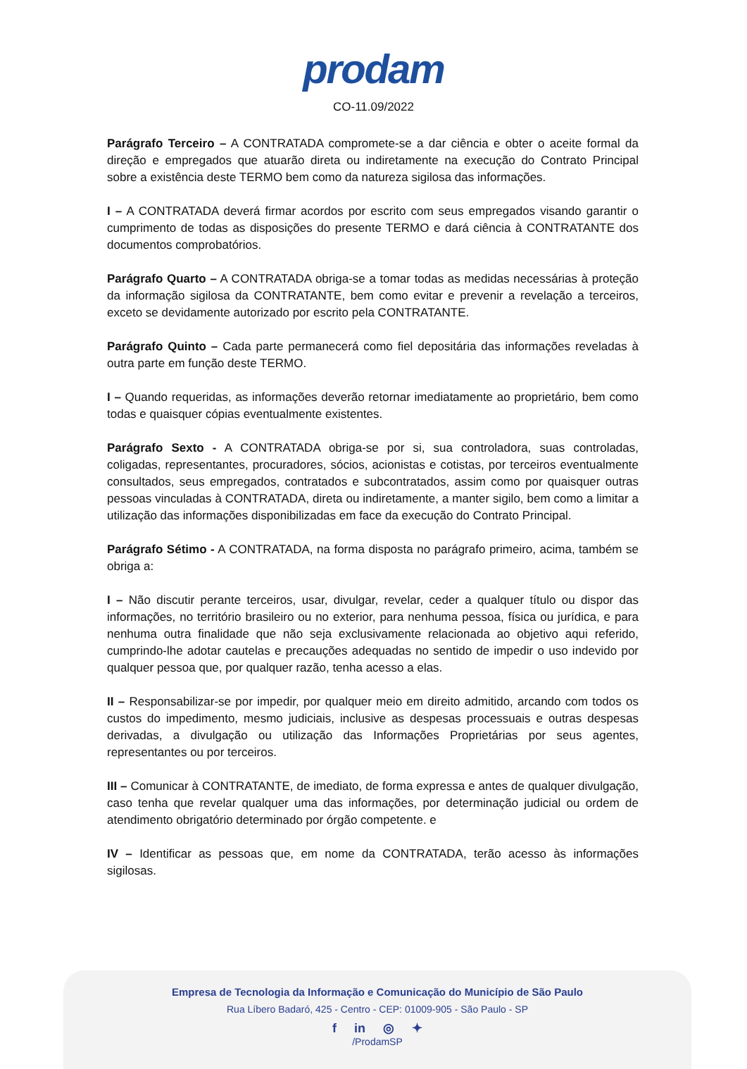prodam
CO-11.09/2022
Parágrafo Terceiro – A CONTRATADA compromete-se a dar ciência e obter o aceite formal da direção e empregados que atuarão direta ou indiretamente na execução do Contrato Principal sobre a existência deste TERMO bem como da natureza sigilosa das informações.
I – A CONTRATADA deverá firmar acordos por escrito com seus empregados visando garantir o cumprimento de todas as disposições do presente TERMO e dará ciência à CONTRATANTE dos documentos comprobatórios.
Parágrafo Quarto – A CONTRATADA obriga-se a tomar todas as medidas necessárias à proteção da informação sigilosa da CONTRATANTE, bem como evitar e prevenir a revelação a terceiros, exceto se devidamente autorizado por escrito pela CONTRATANTE.
Parágrafo Quinto – Cada parte permanecerá como fiel depositária das informações reveladas à outra parte em função deste TERMO.
I – Quando requeridas, as informações deverão retornar imediatamente ao proprietário, bem como todas e quaisquer cópias eventualmente existentes.
Parágrafo Sexto - A CONTRATADA obriga-se por si, sua controladora, suas controladas, coligadas, representantes, procuradores, sócios, acionistas e cotistas, por terceiros eventualmente consultados, seus empregados, contratados e subcontratados, assim como por quaisquer outras pessoas vinculadas à CONTRATADA, direta ou indiretamente, a manter sigilo, bem como a limitar a utilização das informações disponibilizadas em face da execução do Contrato Principal.
Parágrafo Sétimo - A CONTRATADA, na forma disposta no parágrafo primeiro, acima, também se obriga a:
I – Não discutir perante terceiros, usar, divulgar, revelar, ceder a qualquer título ou dispor das informações, no território brasileiro ou no exterior, para nenhuma pessoa, física ou jurídica, e para nenhuma outra finalidade que não seja exclusivamente relacionada ao objetivo aqui referido, cumprindo-lhe adotar cautelas e precauções adequadas no sentido de impedir o uso indevido por qualquer pessoa que, por qualquer razão, tenha acesso a elas.
II – Responsabilizar-se por impedir, por qualquer meio em direito admitido, arcando com todos os custos do impedimento, mesmo judiciais, inclusive as despesas processuais e outras despesas derivadas, a divulgação ou utilização das Informações Proprietárias por seus agentes, representantes ou por terceiros.
III – Comunicar à CONTRATANTE, de imediato, de forma expressa e antes de qualquer divulgação, caso tenha que revelar qualquer uma das informações, por determinação judicial ou ordem de atendimento obrigatório determinado por órgão competente. e
IV – Identificar as pessoas que, em nome da CONTRATADA, terão acesso às informações sigilosas.
Empresa de Tecnologia da Informação e Comunicação do Município de São Paulo
Rua Líbero Badaró, 425 - Centro - CEP: 01009-905 - São Paulo - SP
f in ◎ ✦
/ProdamSP